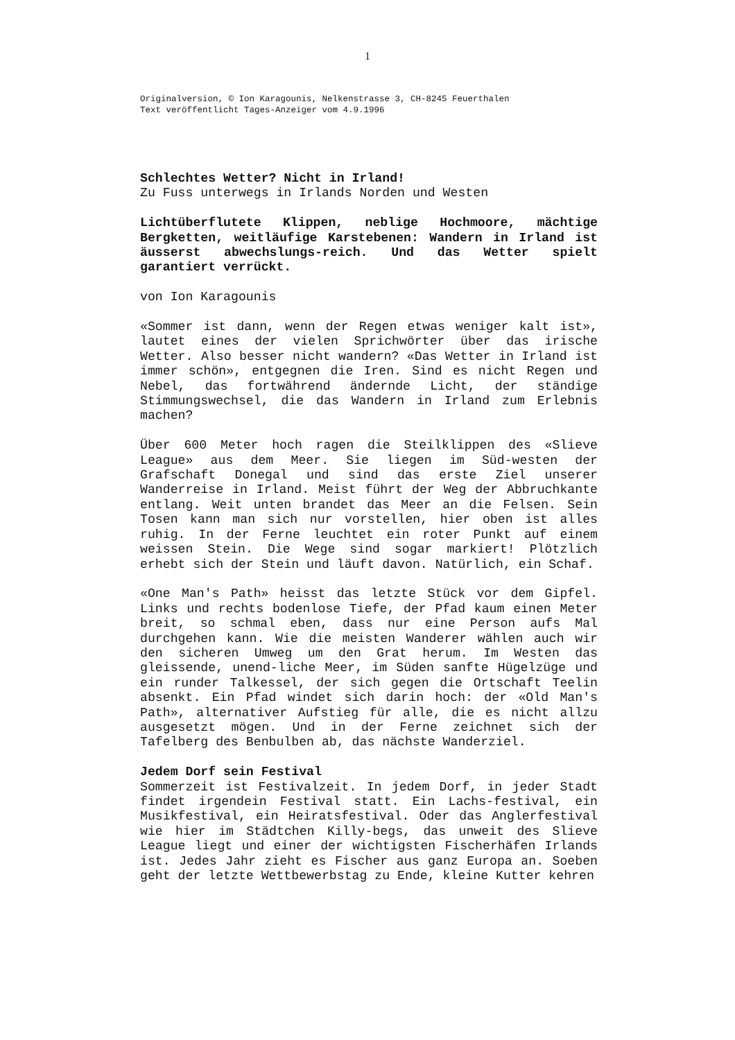1
Originalversion, © Ion Karagounis, Nelkenstrasse 3, CH-8245 Feuerthalen
Text veröffentlicht Tages-Anzeiger vom 4.9.1996
Schlechtes Wetter? Nicht in Irland!
Zu Fuss unterwegs in Irlands Norden und Westen
Lichtüberflutete Klippen, neblige Hochmoore, mächtige Bergketten, weitläufige Karstebenen: Wandern in Irland ist äusserst abwechslungs-reich. Und das Wetter spielt garantiert verrückt.
von Ion Karagounis
«Sommer ist dann, wenn der Regen etwas weniger kalt ist», lautet eines der vielen Sprichwörter über das irische Wetter. Also besser nicht wandern? «Das Wetter in Irland ist immer schön», entgegnen die Iren. Sind es nicht Regen und Nebel, das fortwährend ändernde Licht, der ständige Stimmungswechsel, die das Wandern in Irland zum Erlebnis machen?
Über 600 Meter hoch ragen die Steilklippen des «Slieve League» aus dem Meer. Sie liegen im Süd-westen der Grafschaft Donegal und sind das erste Ziel unserer Wanderreise in Irland. Meist führt der Weg der Abbruchkante entlang. Weit unten brandet das Meer an die Felsen. Sein Tosen kann man sich nur vorstellen, hier oben ist alles ruhig. In der Ferne leuchtet ein roter Punkt auf einem weissen Stein. Die Wege sind sogar markiert! Plötzlich erhebt sich der Stein und läuft davon. Natürlich, ein Schaf.
«One Man's Path» heisst das letzte Stück vor dem Gipfel. Links und rechts bodenlose Tiefe, der Pfad kaum einen Meter breit, so schmal eben, dass nur eine Person aufs Mal durchgehen kann. Wie die meisten Wanderer wählen auch wir den sicheren Umweg um den Grat herum. Im Westen das gleissende, unend-liche Meer, im Süden sanfte Hügelzüge und ein runder Talkessel, der sich gegen die Ortschaft Teelin absenkt. Ein Pfad windet sich darin hoch: der «Old Man's Path», alternativer Aufstieg für alle, die es nicht allzu ausgesetzt mögen. Und in der Ferne zeichnet sich der Tafelberg des Benbulben ab, das nächste Wanderziel.
Jedem Dorf sein Festival
Sommerzeit ist Festivalzeit. In jedem Dorf, in jeder Stadt findet irgendein Festival statt. Ein Lachs-festival, ein Musikfestival, ein Heiratsfestival. Oder das Anglerfestival wie hier im Städtchen Killy-begs, das unweit des Slieve League liegt und einer der wichtigsten Fischerhäfen Irlands ist. Jedes Jahr zieht es Fischer aus ganz Europa an. Soeben geht der letzte Wettbewerbstag zu Ende, kleine Kutter kehren